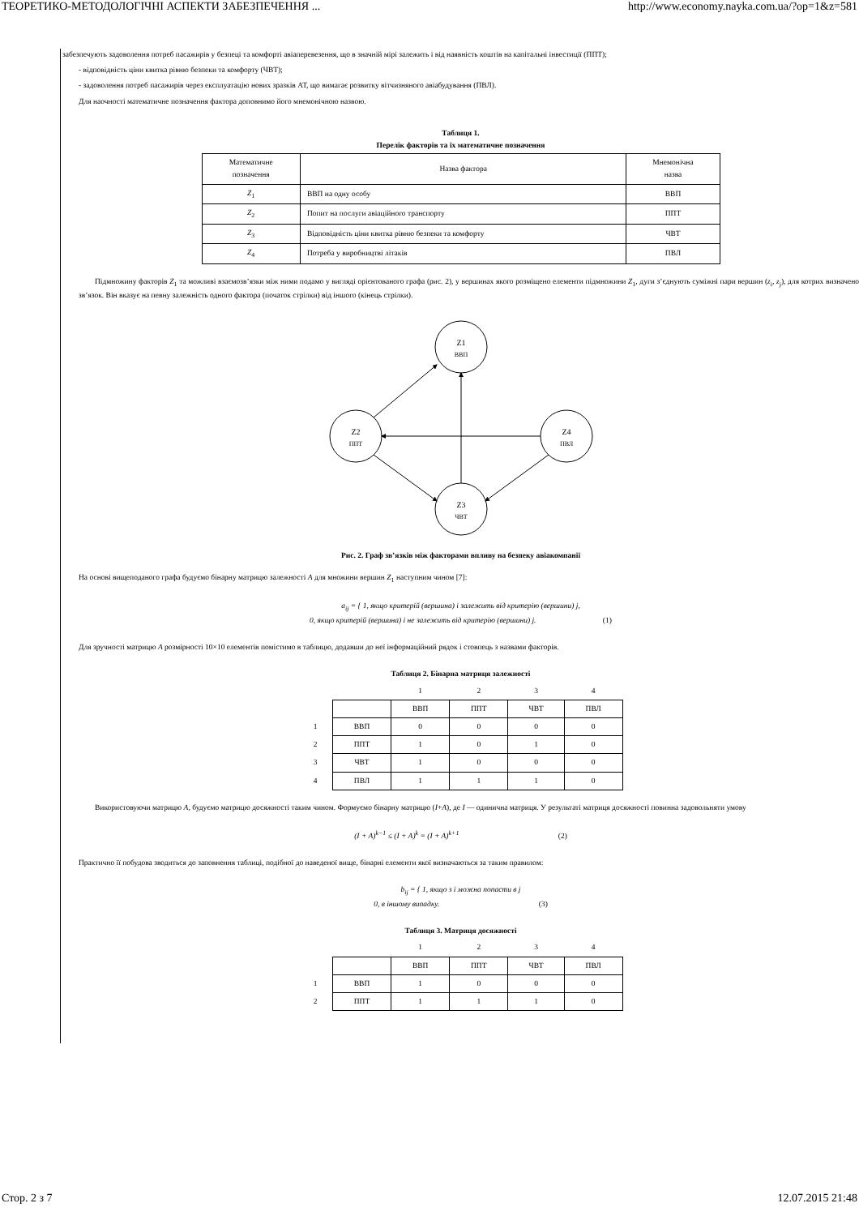ТЕОРЕТИКО-МЕТОДОЛОГІЧНІ АСПЕКТИ ЗАБЕЗПЕЧЕННЯ ... http://www.economy.nayka.com.ua/?op=1&z=581
забезпечують задоволення потреб пасажирів у безпеці та комфорті авіаперевезення, що в значній мірі залежить і від наявність коштів на капітальні інвестиції (ППТ);
- відповідність ціни квитка рівню безпеки та комфорту (ЧВТ);
- задоволення потреб пасажирів через експлуатацію нових зразків АТ, що вимагає розвитку вітчизняного авіабудування (ПВЛ).
Для наочності математичне позначення фактора доповнимо його мнемонічною назвою.
Таблиця 1.
Перелік факторів та їх математичне позначення
| Математичне позначення | Назва фактора | Мнемонічна назва |
| Z<sub>1</sub> | ВВП на одну особу | ВВП |
| Z<sub>2</sub> | Попит на послуги авіаційного транспорту | ППТ |
| Z<sub>3</sub> | Відповідність ціни квитка рівню безпеки та комфорту | ЧВТ |
| Z<sub>4</sub> | Потреба у виробництві літаків | ПВЛ |
Підмножину факторів Z<sub>1</sub> та можливі взаємозв’язки між ними подамо у вигляді орієнтованого графа (рис. 2), у вершинах якого розміщено елементи підмножини Z<sub>1</sub>, дуги з’єднують суміжні пари вершин (z<sub>i</sub>, z<sub>j</sub>), для котрих визначено зв’язок. Він вказує на певну залежність одного фактора (початок стрілки) від іншого (кінець стрілки).
Z1
ВВП
Z2
ППТ
Z4
ПВЛ
Z3
ЧВТ
Рис. 2. Граф зв’язків між факторами впливу на безпеку авіакомпанії
На основі вищеподаного графа будуємо бінарну матрицю залежності A для множини вершин Z<sub>1</sub> наступним чином [7]:
a<sub>ij</sub> = { 1, якщо критерій (вершина) i залежить від критерію (вершини) j,
0, якщо критерій (вершина) i не залежить від критерію (вершини) j. (1)
Для зручності матрицю A розмірності 10×10 елементів помістимо в таблицю, додавши до неї інформаційний рядок і стовпець з назвами факторів.
Таблиця 2. Бінарна матриця залежності
| | | 1 | 2 | 3 | 4 |
| | | ВВП | ППТ | ЧВТ | ПВЛ |
| 1 | ВВП | 0 | 0 | 0 | 0 |
| 2 | ППТ | 1 | 0 | 1 | 0 |
| 3 | ЧВТ | 1 | 0 | 0 | 0 |
| 4 | ПВЛ | 1 | 1 | 1 | 0 |
Використовуючи матрицю A, будуємо матрицю досяжності таким чином. Формуємо бінарну матрицю (I+A), де I — одинична матриця. У результаті матриця досяжності повинна задовольняти умову
(I + A)<sup>k−1</sup> ≤ (I + A)<sup>k</sup> = (I + A)<sup>k+1</sup> (2)
Практично її побудова зводиться до заповнення таблиці, подібної до наведеної вище, бінарні елементи якої визначаються за таким правилом:
b<sub>ij</sub> = { 1, якщо з i можна попасти в j
0, в іншому випадку. (3)
Таблиця 3. Матриця досяжності
| | | 1 | 2 | 3 | 4 |
| | | ВВП | ППТ | ЧВТ | ПВЛ |
| 1 | ВВП | 1 | 0 | 0 | 0 |
| 2 | ППТ | 1 | 1 | 1 | 0 |
Стор. 2 з 7 12.07.2015 21:48